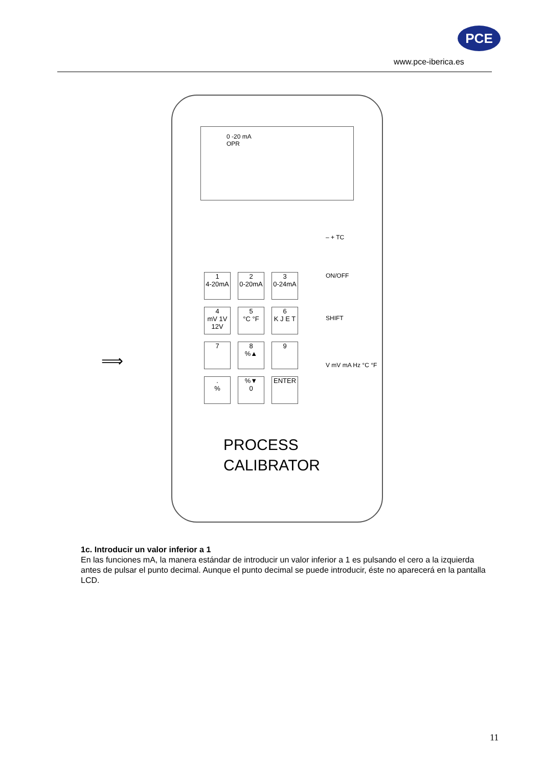PCE
www.pce-iberica.es
⟹
0 -20 mA
OPR
– + TC
ON/OFF
SHIFT
V mV mA Hz °C °F
1
4-20mA
2
0-20mA
3
0-24mA
4
mV 1V 12V
5
°C °F
6
K J E T
7
8
%▲
9
.
%
%▼
0
ENTER
PROCESS
CALIBRATOR
1c. Introducir un valor inferior a 1
En las funciones mA, la manera estándar de introducir un valor inferior a 1 es pulsando el cero a la izquierda antes de pulsar el punto decimal. Aunque el punto decimal se puede introducir, éste no aparecerá en la pantalla LCD.
11